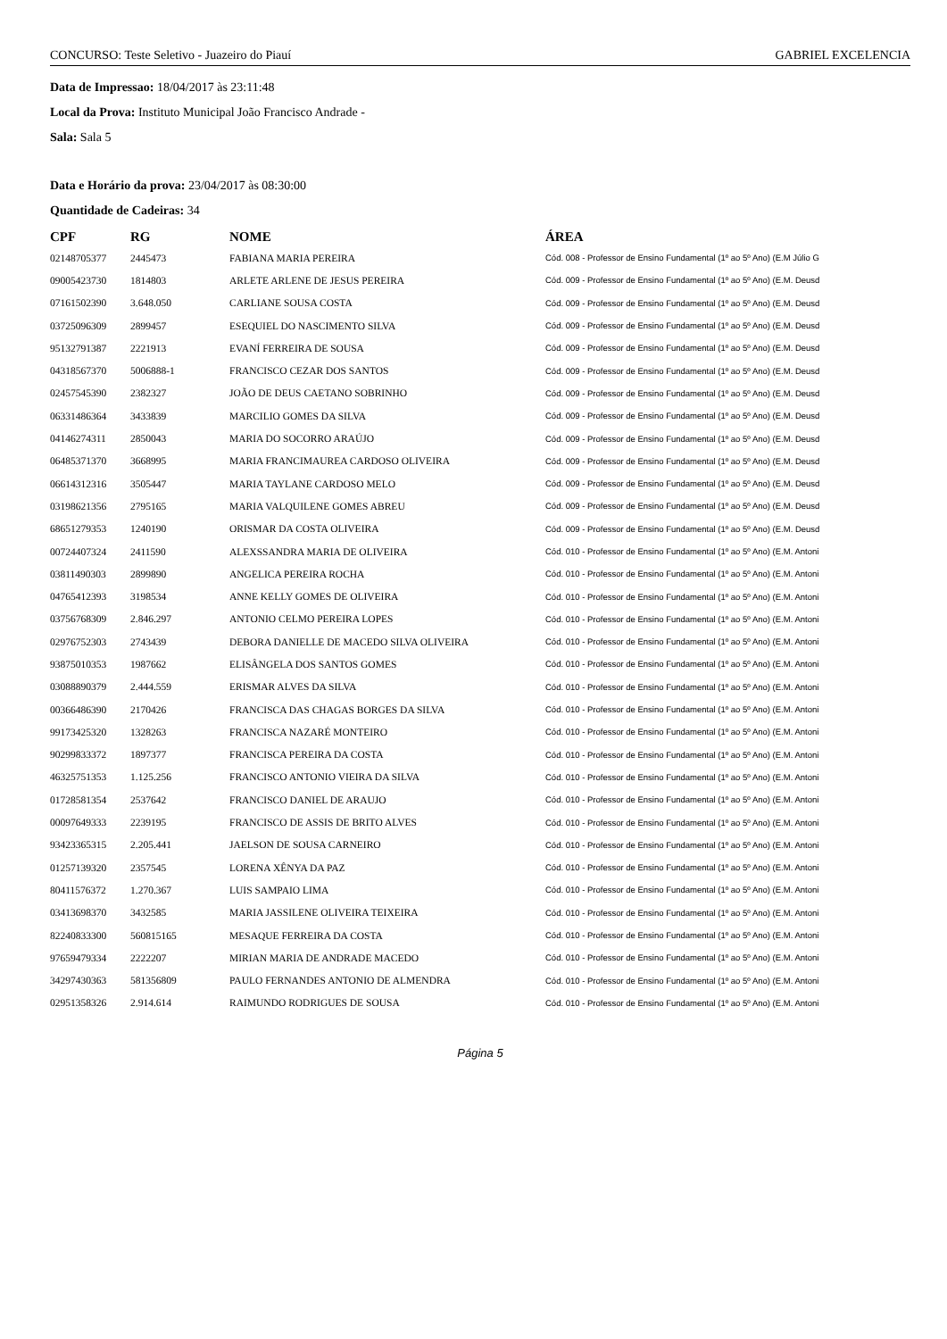CONCURSO: Teste Seletivo - Juazeiro do Piauí GABRIEL EXCELENCIA
Data de Impressao: 18/04/2017 às 23:11:48
Local da Prova: Instituto Municipal João Francisco Andrade -
Sala: Sala 5
Data e Horário da prova: 23/04/2017 às 08:30:00
Quantidade de Cadeiras: 34
| CPF | RG | NOME | ÁREA |
| --- | --- | --- | --- |
| 02148705377 | 2445473 | FABIANA MARIA PEREIRA | Cód. 008 - Professor de Ensino Fundamental (1º ao 5º Ano) (E.M Júlio G |
| 09005423730 | 1814803 | ARLETE ARLENE DE JESUS PEREIRA | Cód. 009 - Professor de Ensino Fundamental (1º ao 5º Ano) (E.M. Deusd |
| 07161502390 | 3.648.050 | CARLIANE SOUSA COSTA | Cód. 009 - Professor de Ensino Fundamental (1º ao 5º Ano) (E.M. Deusd |
| 03725096309 | 2899457 | ESEQUIEL DO NASCIMENTO SILVA | Cód. 009 - Professor de Ensino Fundamental (1º ao 5º Ano) (E.M. Deusd |
| 95132791387 | 2221913 | EVANÍ FERREIRA DE SOUSA | Cód. 009 - Professor de Ensino Fundamental (1º ao 5º Ano) (E.M. Deusd |
| 04318567370 | 5006888-1 | FRANCISCO CEZAR DOS SANTOS | Cód. 009 - Professor de Ensino Fundamental (1º ao 5º Ano) (E.M. Deusd |
| 02457545390 | 2382327 | JOÃO DE DEUS CAETANO SOBRINHO | Cód. 009 - Professor de Ensino Fundamental (1º ao 5º Ano) (E.M. Deusd |
| 06331486364 | 3433839 | MARCILIO GOMES DA SILVA | Cód. 009 - Professor de Ensino Fundamental (1º ao 5º Ano) (E.M. Deusd |
| 04146274311 | 2850043 | MARIA DO SOCORRO ARAÚJO | Cód. 009 - Professor de Ensino Fundamental (1º ao 5º Ano) (E.M. Deusd |
| 06485371370 | 3668995 | MARIA FRANCIMAUREA CARDOSO OLIVEIRA | Cód. 009 - Professor de Ensino Fundamental (1º ao 5º Ano) (E.M. Deusd |
| 06614312316 | 3505447 | MARIA TAYLANE CARDOSO MELO | Cód. 009 - Professor de Ensino Fundamental (1º ao 5º Ano) (E.M. Deusd |
| 03198621356 | 2795165 | MARIA VALQUILENE GOMES ABREU | Cód. 009 - Professor de Ensino Fundamental (1º ao 5º Ano) (E.M. Deusd |
| 68651279353 | 1240190 | ORISMAR DA COSTA OLIVEIRA | Cód. 009 - Professor de Ensino Fundamental (1º ao 5º Ano) (E.M. Deusd |
| 00724407324 | 2411590 | ALEXSSANDRA MARIA DE OLIVEIRA | Cód. 010 - Professor de Ensino Fundamental (1º ao 5º Ano) (E.M. Antoni |
| 03811490303 | 2899890 | ANGELICA PEREIRA ROCHA | Cód. 010 - Professor de Ensino Fundamental (1º ao 5º Ano) (E.M. Antoni |
| 04765412393 | 3198534 | ANNE KELLY GOMES DE OLIVEIRA | Cód. 010 - Professor de Ensino Fundamental (1º ao 5º Ano) (E.M. Antoni |
| 03756768309 | 2.846.297 | ANTONIO CELMO PEREIRA LOPES | Cód. 010 - Professor de Ensino Fundamental (1º ao 5º Ano) (E.M. Antoni |
| 02976752303 | 2743439 | DEBORA DANIELLE DE MACEDO SILVA OLIVEIRA | Cód. 010 - Professor de Ensino Fundamental (1º ao 5º Ano) (E.M. Antoni |
| 93875010353 | 1987662 | ELISÂNGELA DOS SANTOS GOMES | Cód. 010 - Professor de Ensino Fundamental (1º ao 5º Ano) (E.M. Antoni |
| 03088890379 | 2.444.559 | ERISMAR ALVES DA SILVA | Cód. 010 - Professor de Ensino Fundamental (1º ao 5º Ano) (E.M. Antoni |
| 00366486390 | 2170426 | FRANCISCA DAS CHAGAS BORGES DA SILVA | Cód. 010 - Professor de Ensino Fundamental (1º ao 5º Ano) (E.M. Antoni |
| 99173425320 | 1328263 | FRANCISCA NAZARÉ MONTEIRO | Cód. 010 - Professor de Ensino Fundamental (1º ao 5º Ano) (E.M. Antoni |
| 90299833372 | 1897377 | FRANCISCA PEREIRA DA COSTA | Cód. 010 - Professor de Ensino Fundamental (1º ao 5º Ano) (E.M. Antoni |
| 46325751353 | 1.125.256 | FRANCISCO ANTONIO VIEIRA DA SILVA | Cód. 010 - Professor de Ensino Fundamental (1º ao 5º Ano) (E.M. Antoni |
| 01728581354 | 2537642 | FRANCISCO DANIEL DE ARAUJO | Cód. 010 - Professor de Ensino Fundamental (1º ao 5º Ano) (E.M. Antoni |
| 00097649333 | 2239195 | FRANCISCO DE ASSIS DE BRITO ALVES | Cód. 010 - Professor de Ensino Fundamental (1º ao 5º Ano) (E.M. Antoni |
| 93423365315 | 2.205.441 | JAELSON DE SOUSA CARNEIRO | Cód. 010 - Professor de Ensino Fundamental (1º ao 5º Ano) (E.M. Antoni |
| 01257139320 | 2357545 | LORENA XÊNYA DA PAZ | Cód. 010 - Professor de Ensino Fundamental (1º ao 5º Ano) (E.M. Antoni |
| 80411576372 | 1.270.367 | LUIS SAMPAIO LIMA | Cód. 010 - Professor de Ensino Fundamental (1º ao 5º Ano) (E.M. Antoni |
| 03413698370 | 3432585 | MARIA JASSILENE OLIVEIRA TEIXEIRA | Cód. 010 - Professor de Ensino Fundamental (1º ao 5º Ano) (E.M. Antoni |
| 82240833300 | 560815165 | MESAQUE FERREIRA DA COSTA | Cód. 010 - Professor de Ensino Fundamental (1º ao 5º Ano) (E.M. Antoni |
| 97659479334 | 2222207 | MIRIAN MARIA DE ANDRADE MACEDO | Cód. 010 - Professor de Ensino Fundamental (1º ao 5º Ano) (E.M. Antoni |
| 34297430363 | 581356809 | PAULO FERNANDES ANTONIO DE ALMENDRA | Cód. 010 - Professor de Ensino Fundamental (1º ao 5º Ano) (E.M. Antoni |
| 02951358326 | 2.914.614 | RAIMUNDO RODRIGUES DE SOUSA | Cód. 010 - Professor de Ensino Fundamental (1º ao 5º Ano) (E.M. Antoni |
Página 5